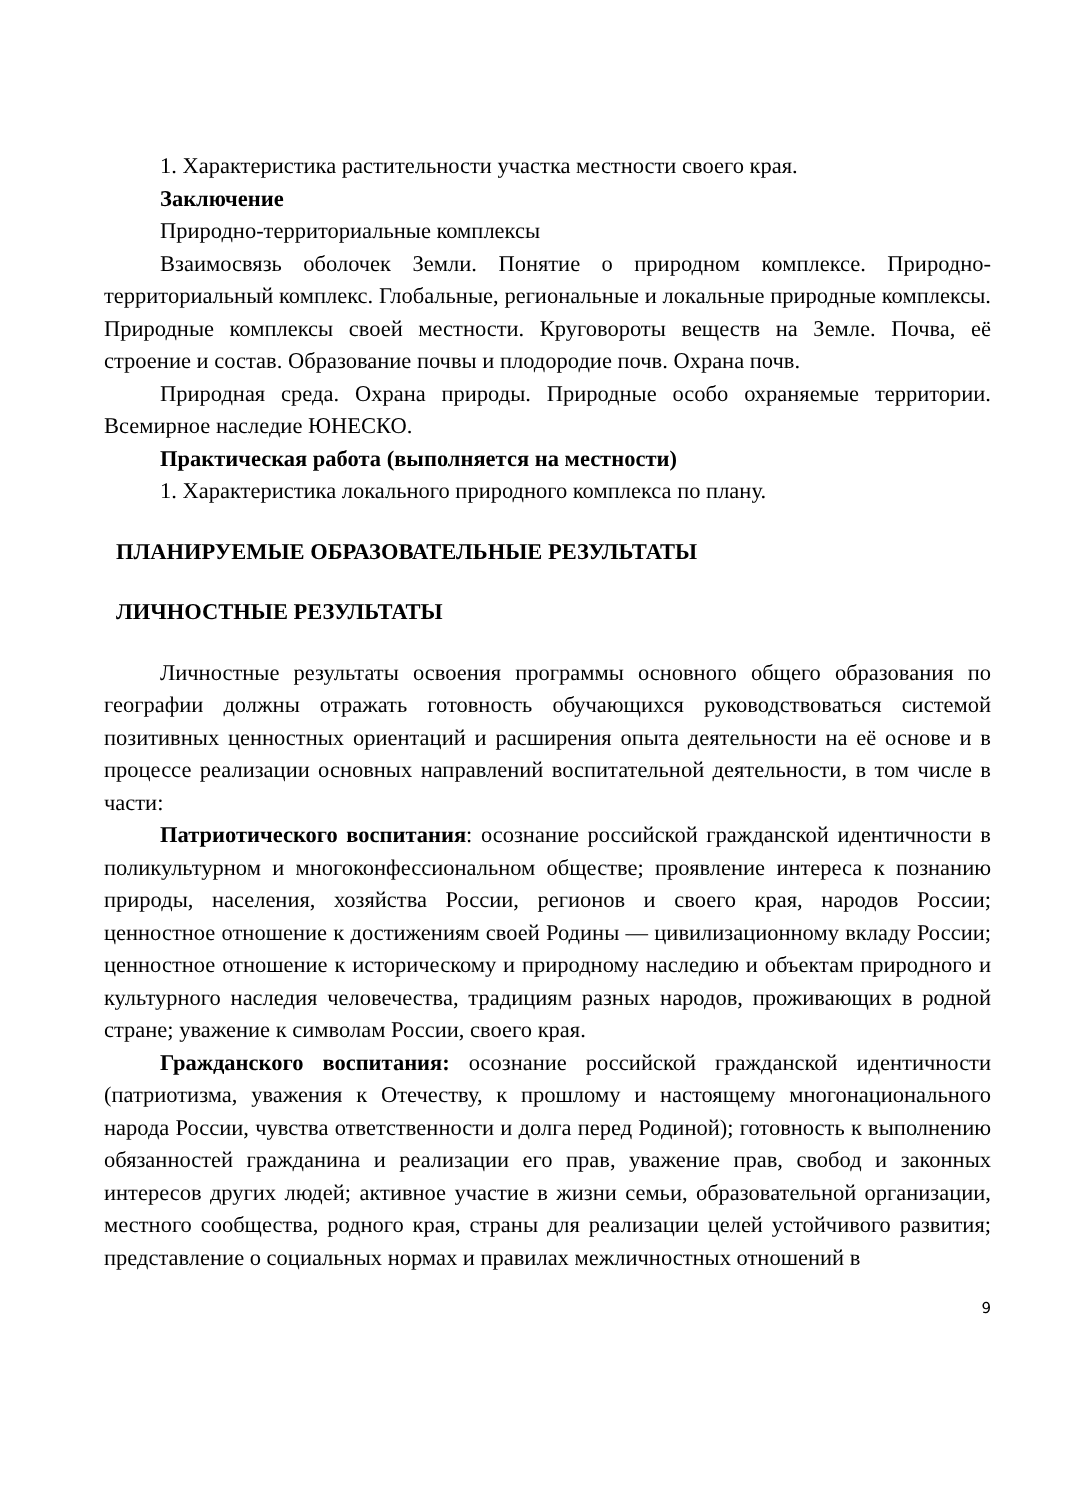1. Характеристика растительности участка местности своего края.
Заключение
Природно-территориальные комплексы
Взаимосвязь оболочек Земли. Понятие о природном комплексе. Природно-территориальный комплекс. Глобальные, региональные и локальные природные комплексы. Природные комплексы своей местности. Круговороты веществ на Земле. Почва, её строение и состав. Образование почвы и плодородие почв. Охрана почв.
Природная среда. Охрана природы. Природные особо охраняемые территории. Всемирное наследие ЮНЕСКО.
Практическая работа (выполняется на местности)
1. Характеристика локального природного комплекса по плану.
ПЛАНИРУЕМЫЕ ОБРАЗОВАТЕЛЬНЫЕ РЕЗУЛЬТАТЫ
ЛИЧНОСТНЫЕ РЕЗУЛЬТАТЫ
Личностные результаты освоения программы основного общего образования по географии должны отражать готовность обучающихся руководствоваться системой позитивных ценностных ориентаций и расширения опыта деятельности на её основе и в процессе реализации основных направлений воспитательной деятельности, в том числе в части:
Патриотического воспитания: осознание российской гражданской идентичности в поликультурном и многоконфессиональном обществе; проявление интереса к познанию природы, населения, хозяйства России, регионов и своего края, народов России; ценностное отношение к достижениям своей Родины — цивилизационному вкладу России; ценностное отношение к историческому и природному наследию и объектам природного и культурного наследия человечества, традициям разных народов, проживающих в родной стране; уважение к символам России, своего края.
Гражданского воспитания: осознание российской гражданской идентичности (патриотизма, уважения к Отечеству, к прошлому и настоящему многонационального народа России, чувства ответственности и долга перед Родиной); готовность к выполнению обязанностей гражданина и реализации его прав, уважение прав, свобод и законных интересов других людей; активное участие в жизни семьи, образовательной организации, местного сообщества, родного края, страны для реализации целей устойчивого развития; представление о социальных нормах и правилах межличностных отношений в
9